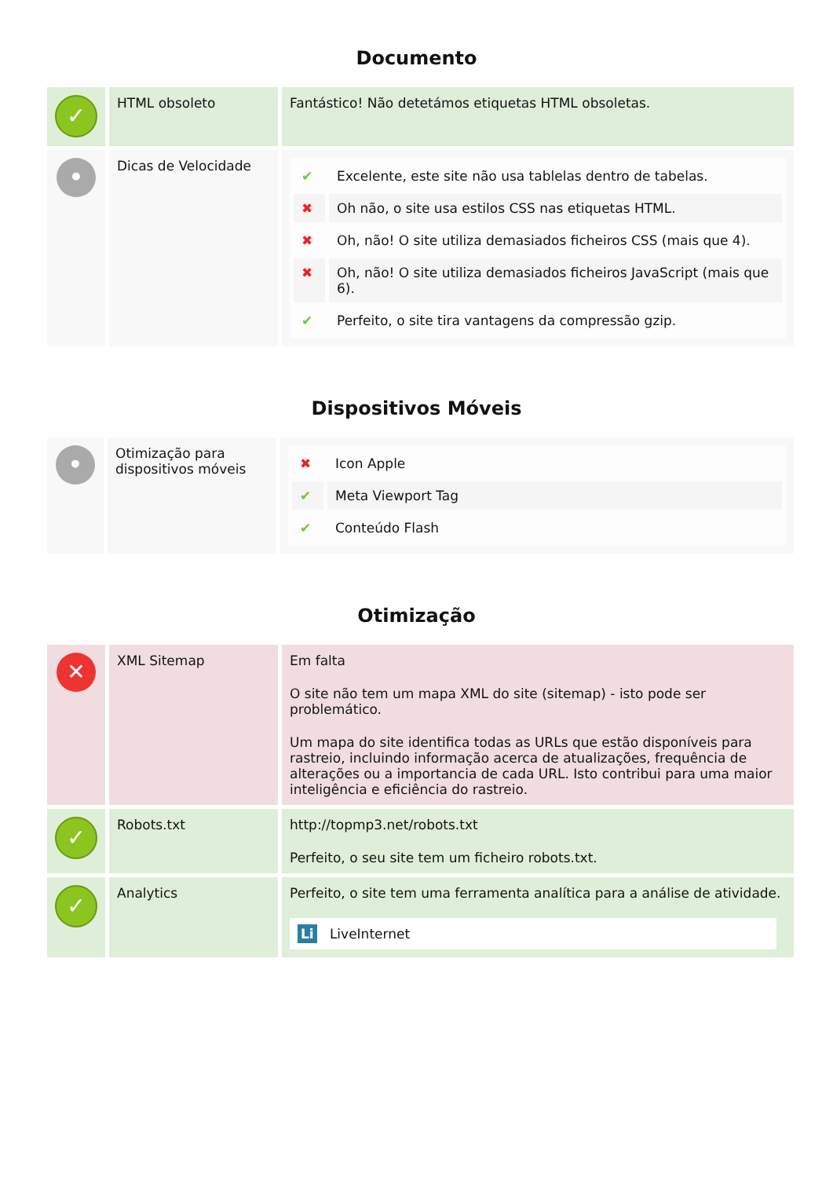Documento
| ✓ | HTML obsoleto | Fantástico! Não detetámos etiquetas HTML obsoletas. |
| • | Dicas de Velocidade | / ✔ / Excelente, este site não usa tablelas dentro de tabelas. / / ✖ / Oh não, o site usa estilos CSS nas etiquetas HTML. / / ✖ / Oh, não! O site utiliza demasiados ficheiros CSS (mais que 4). / / ✖ / Oh, não! O site utiliza demasiados ficheiros JavaScript (mais que 6). / / ✔ / Perfeito, o site tira vantagens da compressão gzip. / |
Dispositivos Móveis
| • | Otimização para dispositivos móveis | / ✖ / Icon Apple / / ✔ / Meta Viewport Tag / / ✔ / Conteúdo Flash / |
Otimização
| ✕ | XML Sitemap | Em falta O site não tem um mapa XML do site (sitemap) - isto pode ser problemático. Um mapa do site identifica todas as URLs que estão disponíveis para rastreio, incluindo informação acerca de atualizações, frequência de alterações ou a importancia de cada URL. Isto contribui para uma maior inteligência e eficiência do rastreio. |
| ✓ | Robots.txt | http://topmp3.net/robots.txt Perfeito, o seu site tem um ficheiro robots.txt. |
| ✓ | Analytics | Perfeito, o site tem uma ferramenta analítica para a análise de atividade. Li LiveInternet |